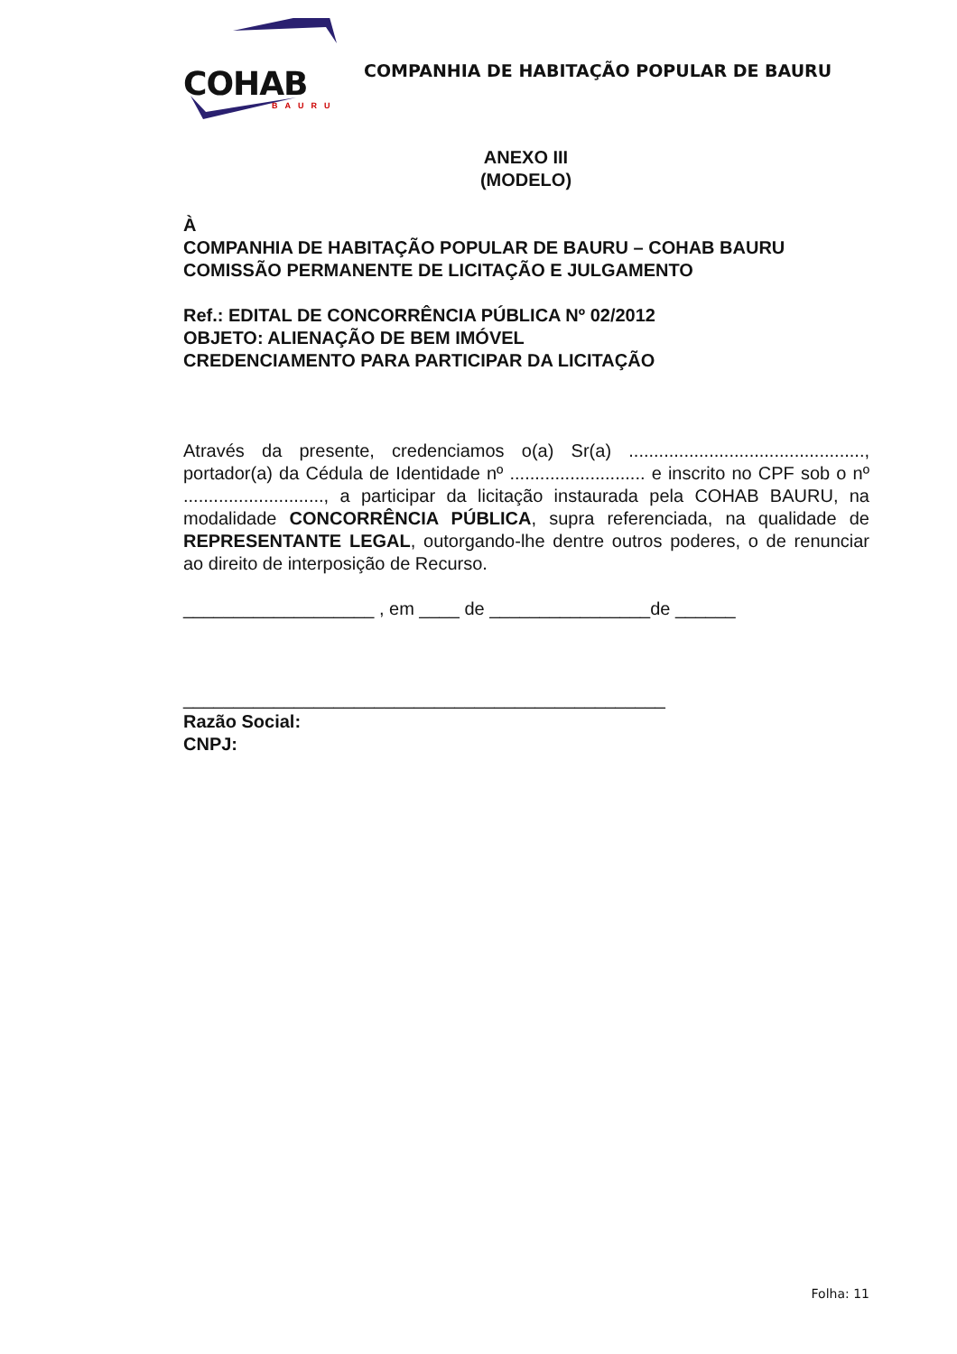COHAB
BAURU
COMPANHIA DE HABITAÇÃO POPULAR DE BAURU
ANEXO III
(MODELO)
À
COMPANHIA DE HABITAÇÃO POPULAR DE BAURU – COHAB BAURU
COMISSÃO PERMANENTE DE LICITAÇÃO E JULGAMENTO
Ref.: EDITAL DE CONCORRÊNCIA PÚBLICA Nº 02/2012
OBJETO: ALIENAÇÃO DE BEM IMÓVEL
CREDENCIAMENTO PARA PARTICIPAR DA LICITAÇÃO
Através da presente, credenciamos o(a) Sr(a) ..............................................., portador(a) da Cédula de Identidade nº ........................... e inscrito no CPF sob o nº ............................, a participar da licitação instaurada pela COHAB BAURU, na modalidade CONCORRÊNCIA PÚBLICA, supra referenciada, na qualidade de REPRESENTANTE LEGAL, outorgando-lhe dentre outros poderes, o de renunciar ao direito de interposição de Recurso.
___________________ , em ____ de ________________de ______
________________________________________________
Razão Social:
CNPJ:
Folha: 11